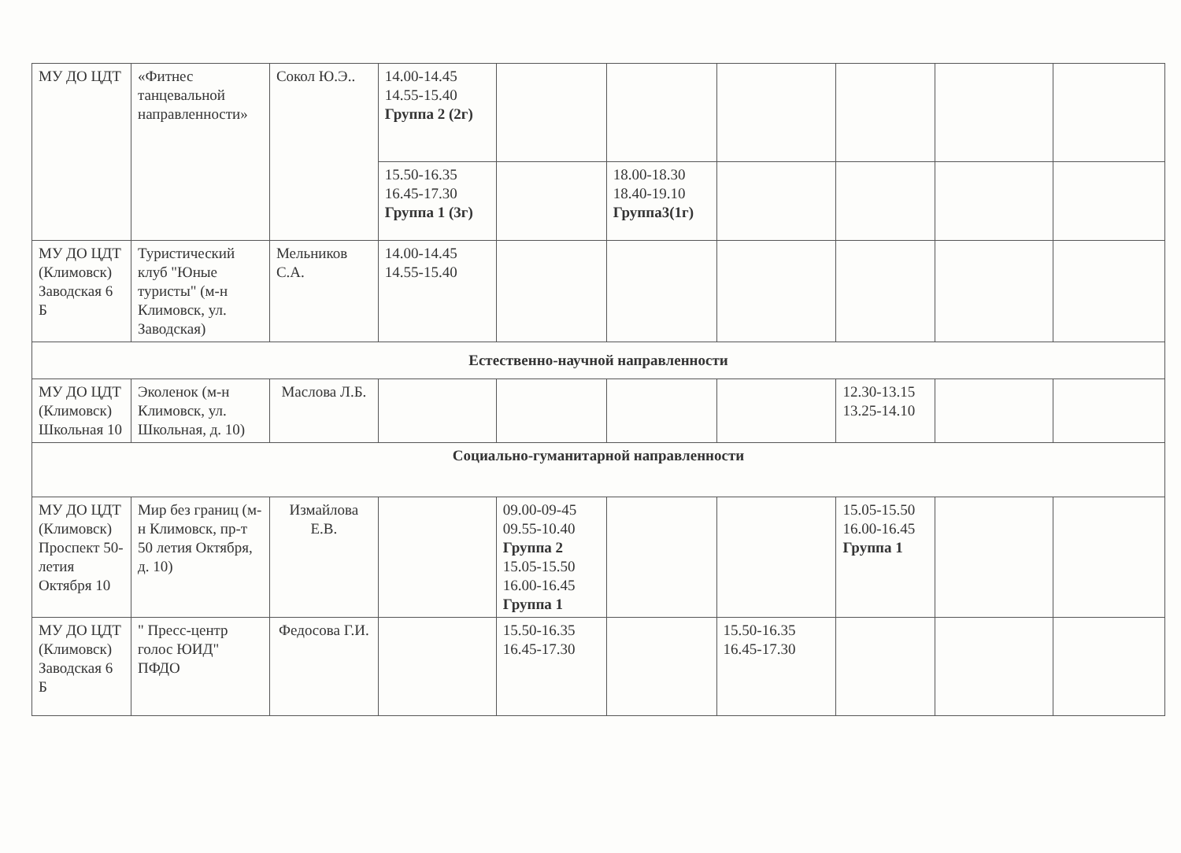| МУ ДО ЦДТ | «Фитнес танцевальной направленности» | Сокол Ю.Э.. | 14.00-14.45 14.55-15.40 Группа 2 (2г) | | | | | | |
| | | | 15.50-16.35 16.45-17.30 Группа 1 (3г) | | 18.00-18.30 18.40-19.10 Группа3(1г) | | | | |
| МУ ДО ЦДТ (Климовск) Заводская 6 Б | Туристический клуб "Юные туристы" (м-н Климовск, ул. Заводская) | Мельников С.А. | 14.00-14.45 14.55-15.40 | | | | | | |
| Естественно-научной направленности | | | | | | | | | |
| МУ ДО ЦДТ (Климовск) Школьная 10 | Эколенок (м-н Климовск, ул. Школьная, д. 10) | Маслова Л.Б. | | | | | 12.30-13.15 13.25-14.10 | | |
| Социально-гуманитарной направленности | | | | | | | | | |
| МУ ДО ЦДТ (Климовск) Проспект 50-летия Октября 10 | Мир без границ (м-н Климовск, пр-т 50 летия Октября, д. 10) | Измайлова Е.В. | | 09.00-09-45 09.55-10.40 Группа 2 15.05-15.50 16.00-16.45 Группа 1 | | | 15.05-15.50 16.00-16.45 Группа 1 | | |
| МУ ДО ЦДТ (Климовск) Заводская 6 Б | " Пресс-центр голос ЮИД" ПФДО | Федосова Г.И. | | 15.50-16.35 16.45-17.30 | | 15.50-16.35 16.45-17.30 | | | |